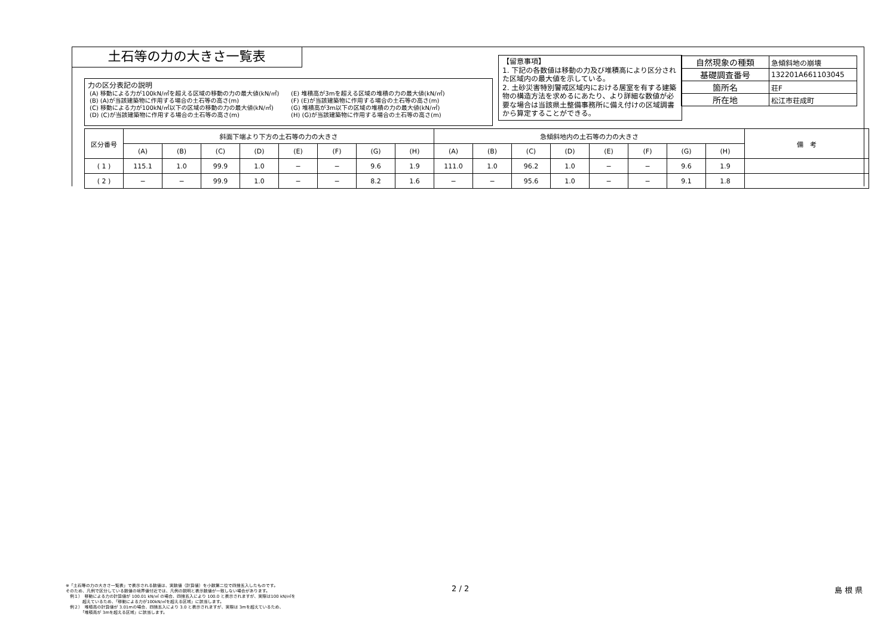土石等の力の大きさ一覧表
力の区分表記の説明
(A) 移動による力が100kN/㎡を超える区域の移動の力の最大値(kN/㎡)
(B) (A)が当該建築物に作用する場合の土石等の高さ(m)
(C) 移動による力が100kN/㎡以下の区域の移動の力の最大値(kN/㎡)
(D) (C)が当該建築物に作用する場合の土石等の高さ(m)
(E) 堆積高が3mを超える区域の堆積の力の最大値(kN/㎡)
(F) (E)が当該建築物に作用する場合の土石等の高さ(m)
(G) 堆積高が3m以下の区域の堆積の力の最大値(kN/㎡)
(H) (G)が当該建築物に作用する場合の土石等の高さ(m)
【留意事項】
1. 下記の各数値は移動の力及び堆積高により区分された区域内の最大値を示している。
2. 土砂災害特別警戒区域内における居室を有する建築物の構造方法を求めるにあたり、より詳細な数値が必要な場合は当該県土整備事務所に備え付けの区域調書から算定することができる。
| 自然現象の種類 | 急傾斜地の崩壊 |
| 基礎調査番号 | 132201A661103045 |
| 箇所名 | 荘F |
| 所在地 | 松江市荘成町 |
| 区分番号 | 斜面下端より下方の土石等の力の大きさ | | | | | | | | 急傾斜地内の土石等の力の大きさ | | | | | | | | 備 考 |
| --- | --- | --- | --- | --- | --- | --- | --- | --- | --- | --- | --- | --- | --- | --- | --- | --- | --- |
| | (A) | (B) | (C) | (D) | (E) | (F) | (G) | (H) | (A) | (B) | (C) | (D) | (E) | (F) | (G) | (H) | |
| ( 1 ) | 115.1 | 1.0 | 99.9 | 1.0 | − | − | 9.6 | 1.9 | 111.0 | 1.0 | 96.2 | 1.0 | − | − | 9.6 | 1.9 | |
| ( 2 ) | − | − | 99.9 | 1.0 | − | − | 8.2 | 1.6 | − | − | 95.6 | 1.0 | − | − | 9.1 | 1.8 | |
※「土石等の力の大きさ一覧表」で表示される数値は、実数値（計算値）を小数第二位で四捨五入したものです。
そのため、凡例で区分している数値の境界値付近では、凡例の説明と表示数値が一致しない場合があります。
　例１）　移動による力の計算値が 100.01 kN/㎡ の場合、四捨五入により 100.0 と表示されますが、実際は100 kN/㎡を
　　　　超えているため、「移動による力が100kN/㎡を超える区域」に該当します。
　例２）　堆積高の計算値が 3.01mの場合、四捨五入により 3.0 と表示されますが、実際は 3mを超えているため、
　　　　「堆積高が 3mを超える区域」に該当します。
2 / 2 島 根 県